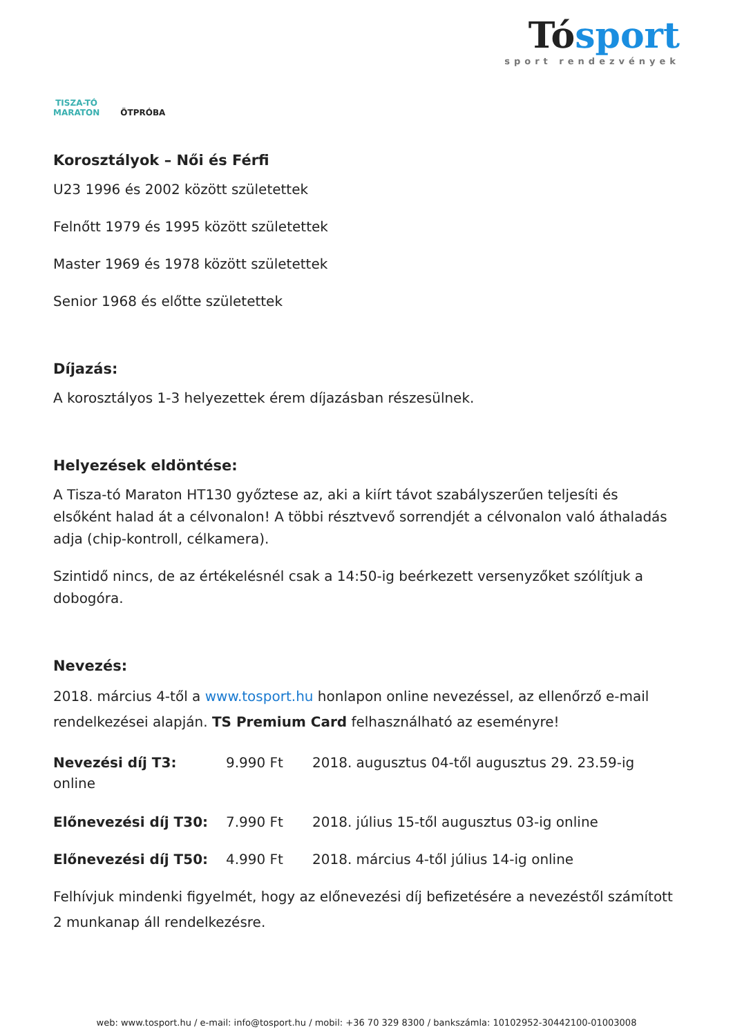TISZA-TÓ
MARATON
ÖTPRÓBA
Tósport
sport rendezvények
Korosztályok – Női és Férfi
U23 1996 és 2002 között születettek
Felnőtt 1979 és 1995 között születettek
Master 1969 és 1978 között születettek
Senior 1968 és előtte születettek
Díjazás:
A korosztályos 1-3 helyezettek érem díjazásban részesülnek.
Helyezések eldöntése:
A Tisza-tó Maraton HT130 győztese az, aki a kiírt távot szabályszerűen teljesíti és elsőként halad át a célvonalon! A többi résztvevő sorrendjét a célvonalon való áthaladás adja (chip-kontroll, célkamera).
Szintidő nincs, de az értékelésnél csak a 14:50-ig beérkezett versenyzőket szólítjuk a dobogóra.
Nevezés:
2018. március 4-től a www.tosport.hu honlapon online nevezéssel, az ellenőrző e-mail rendelkezései alapján. TS Premium Card felhasználható az eseményre!
Nevezési díj T3: 9.990 Ft 2018. augusztus 04-től augusztus 29. 23.59-ig
online
Előnevezési díj T30: 7.990 Ft 2018. július 15-től augusztus 03-ig online
Előnevezési díj T50: 4.990 Ft 2018. március 4-től július 14-ig online
Felhívjuk mindenki figyelmét, hogy az előnevezési díj befizetésére a nevezéstől számított 2 munkanap áll rendelkezésre.
web: www.tosport.hu / e-mail: info@tosport.hu / mobil: +36 70 329 8300 / bankszámla: 10102952-30442100-01003008